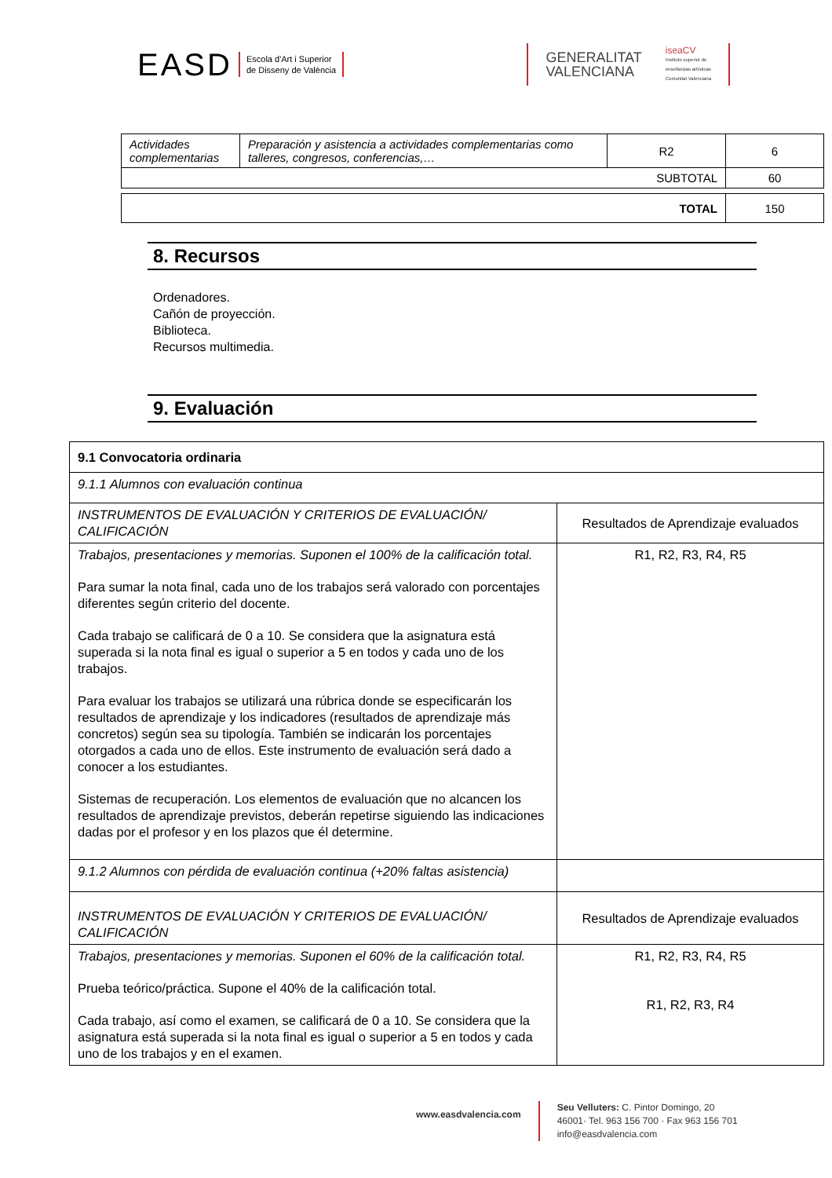EASD Escola d'Art i Superior
de Disseny de València
GENERALITAT
VALENCIANA iseaCV
Instituto superior de
enseñanzas artísticas
Comunitat Valenciana
| Actividades complementarias | Preparación y asistencia a actividades complementarias como talleres, congresos, conferencias,… | R2 | 6 |
| SUBTOTAL | | | 60 |
| TOTAL | 150 |
8. Recursos
Ordenadores.
Cañón de proyección.
Biblioteca.
Recursos multimedia.
9. Evaluación
| 9.1 Convocatoria ordinaria | |
| 9.1.1 Alumnos con evaluación continua | |
| INSTRUMENTOS DE EVALUACIÓN Y CRITERIOS DE EVALUACIÓN/ CALIFICACIÓN | Resultados de Aprendizaje evaluados |
| Trabajos, presentaciones y memorias. Suponen el 100% de la calificación total. Para sumar la nota final, cada uno de los trabajos será valorado con porcentajes diferentes según criterio del docente. Cada trabajo se calificará de 0 a 10. Se considera que la asignatura está superada si la nota final es igual o superior a 5 en todos y cada uno de los trabajos. Para evaluar los trabajos se utilizará una rúbrica donde se especificarán los resultados de aprendizaje y los indicadores (resultados de aprendizaje más concretos) según sea su tipología. También se indicarán los porcentajes otorgados a cada uno de ellos. Este instrumento de evaluación será dado a conocer a los estudiantes. Sistemas de recuperación. Los elementos de evaluación que no alcancen los resultados de aprendizaje previstos, deberán repetirse siguiendo las indicaciones dadas por el profesor y en los plazos que él determine. | R1, R2, R3, R4, R5 |
| 9.1.2 Alumnos con pérdida de evaluación continua (+20% faltas asistencia) | |
| INSTRUMENTOS DE EVALUACIÓN Y CRITERIOS DE EVALUACIÓN/ CALIFICACIÓN | Resultados de Aprendizaje evaluados |
| Trabajos, presentaciones y memorias. Suponen el 60% de la calificación total. Prueba teórico/práctica. Supone el 40% de la calificación total. Cada trabajo, así como el examen, se calificará de 0 a 10. Se considera que la asignatura está superada si la nota final es igual o superior a 5 en todos y cada uno de los trabajos y en el examen. | R1, R2, R3, R4, R5 R1, R2, R3, R4 |
www.easdvalencia.com
Seu Velluters: C. Pintor Domingo, 20
46001· Tel. 963 156 700 · Fax 963 156 701
info@easdvalencia.com